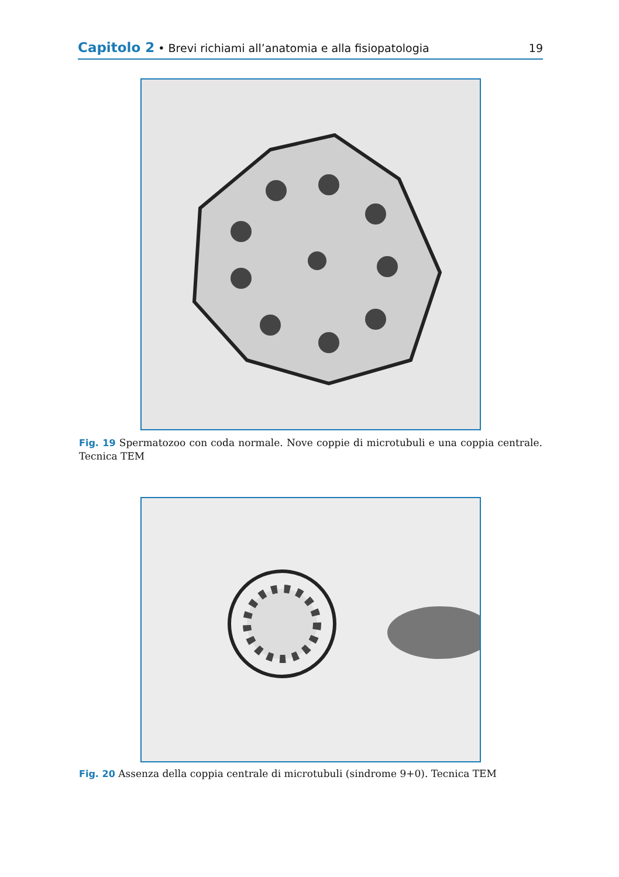Capitolo 2 • Brevi richiami all’anatomia e alla fisiopatologia 19
Fig. 19 Spermatozoo con coda normale. Nove coppie di microtubuli e una coppia centrale. Tecnica TEM
Fig. 20 Assenza della coppia centrale di microtubuli (sindrome 9+0). Tecnica TEM